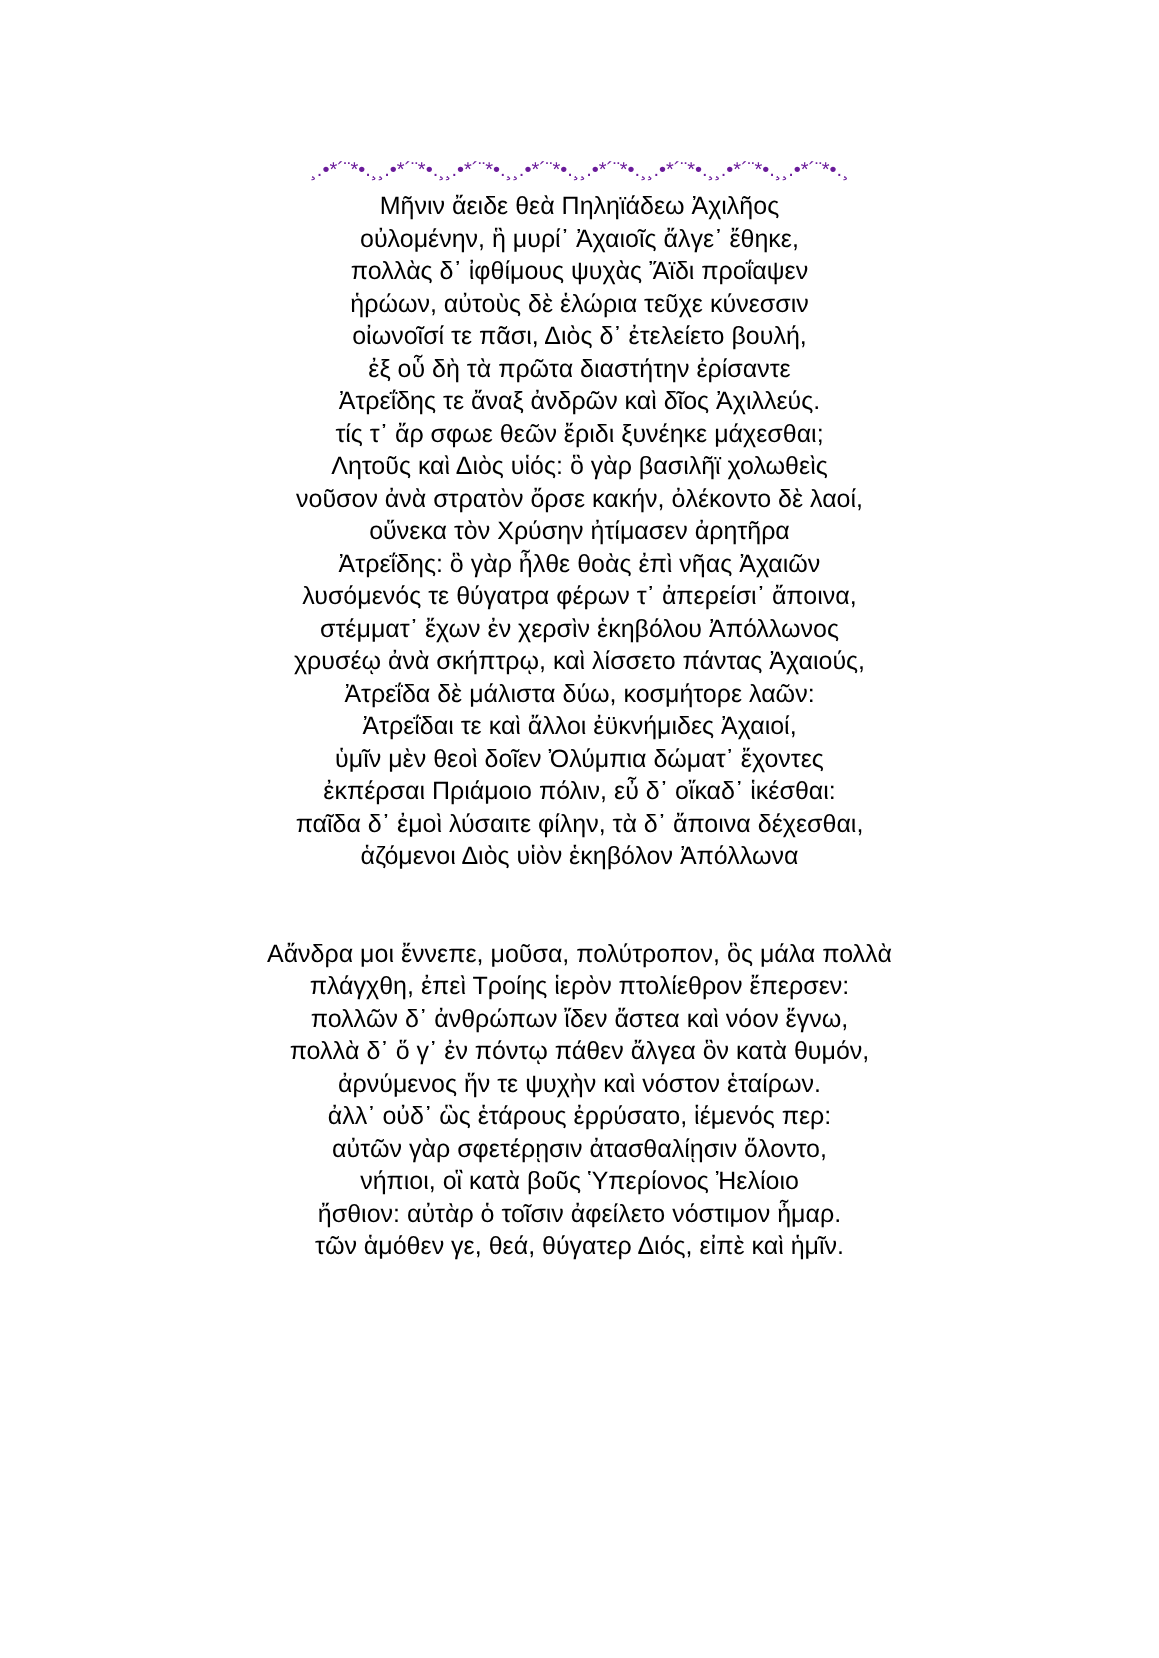¸.•*´¨*•.¸¸.•*´¨*•.¸¸.•*´¨*•.¸¸.•*´¨*•.¸¸.•*´¨*•.¸¸.•*´¨*•.¸¸.•*´¨*•.¸¸.•*´¨*•.¸
Μῆνιν ἄειδε θεὰ Πηληϊάδεω Ἀχιλῆος
οὐλομένην, ἣ μυρί᾽ Ἀχαιοῖς ἄλγε᾽ ἔθηκε,
πολλὰς δ᾽ ἰφθίμους ψυχὰς Ἄϊδι προΐαψεν
ἡρώων, αὐτοὺς δὲ ἑλώρια τεῦχε κύνεσσιν
οἰωνοῖσί τε πᾶσι, Διὸς δ᾽ ἐτελείετο βουλή,
ἐξ οὗ δὴ τὰ πρῶτα διαστήτην ἐρίσαντε
Ἀτρεΐδης τε ἄναξ ἀνδρῶν καὶ δῖος Ἀχιλλεύς.
τίς τ᾽ ἄρ σφωε θεῶν ἔριδι ξυνέηκε μάχεσθαι;
Λητοῦς καὶ Διὸς υἱός: ὃ γὰρ βασιλῆϊ χολωθεὶς
νοῦσον ἀνὰ στρατὸν ὄρσε κακήν, ὀλέκοντο δὲ λαοί,
οὕνεκα τὸν Χρύσην ἠτίμασεν ἀρητῆρα
Ἀτρεΐδης: ὃ γὰρ ἦλθε θοὰς ἐπὶ νῆας Ἀχαιῶν
λυσόμενός τε θύγατρα φέρων τ᾽ ἀπερείσι᾽ ἄποινα,
στέμματ᾽ ἔχων ἐν χερσὶν ἑκηβόλου Ἀπόλλωνος
χρυσέῳ ἀνὰ σκήπτρῳ, καὶ λίσσετο πάντας Ἀχαιούς,
Ἀτρεΐδα δὲ μάλιστα δύω, κοσμήτορε λαῶν:
Ἀτρεΐδαι τε καὶ ἄλλοι ἐϋκνήμιδες Ἀχαιοί,
ὑμῖν μὲν θεοὶ δοῖεν Ὀλύμπια δώματ᾽ ἔχοντες
ἐκπέρσαι Πριάμοιο πόλιν, εὖ δ᾽ οἴκαδ᾽ ἱκέσθαι:
παῖδα δ᾽ ἐμοὶ λύσαιτε φίλην, τὰ δ᾽ ἄποινα δέχεσθαι,
ἁζόμενοι Διὸς υἱὸν ἑκηβόλον Ἀπόλλωνα
Αἄνδρα μοι ἔννεπε, μοῦσα, πολύτροπον, ὃς μάλα πολλὰ
πλάγχθη, ἐπεὶ Τροίης ἱερὸν πτολίεθρον ἔπερσεν:
πολλῶν δ᾽ ἀνθρώπων ἴδεν ἄστεα καὶ νόον ἔγνω,
πολλὰ δ᾽ ὅ γ᾽ ἐν πόντῳ πάθεν ἄλγεα ὃν κατὰ θυμόν,
ἀρνύμενος ἥν τε ψυχὴν καὶ νόστον ἑταίρων.
ἀλλ᾽ οὐδ᾽ ὣς ἑτάρους ἐρρύσατο, ἱέμενός περ:
αὐτῶν γὰρ σφετέρῃσιν ἀτασθαλίῃσιν ὄλοντο,
νήπιοι, οἳ κατὰ βοῦς Ὑπερίονος Ἠελίοιο
ἤσθιον: αὐτὰρ ὁ τοῖσιν ἀφείλετο νόστιμον ἦμαρ.
τῶν ἁμόθεν γε, θεά, θύγατερ Διός, εἰπὲ καὶ ἡμῖν.